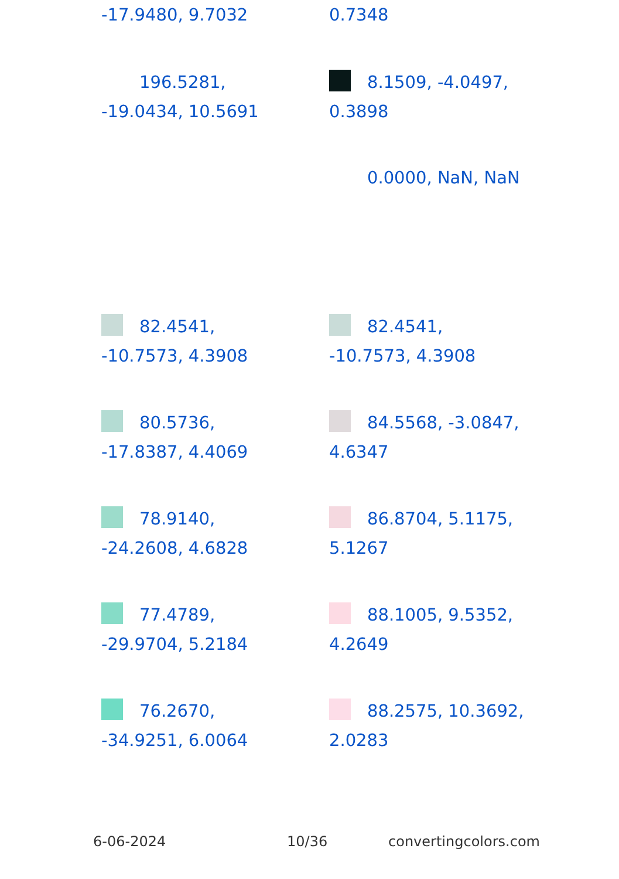-17.9480, 9.7032 0.7348
196.5281, -19.0434, 10.5691
8.1509, -4.0497, 0.3898
0.0000, NaN, NaN
82.4541, -10.7573, 4.3908
82.4541, -10.7573, 4.3908
80.5736, -17.8387, 4.4069
84.5568, -3.0847, 4.6347
78.9140, -24.2608, 4.6828
86.8704, 5.1175, 5.1267
77.4789, -29.9704, 5.2184
88.1005, 9.5352, 4.2649
76.2670, -34.9251, 6.0064
88.2575, 10.3692, 2.0283
6-06-2024 10/36 convertingcolors.com